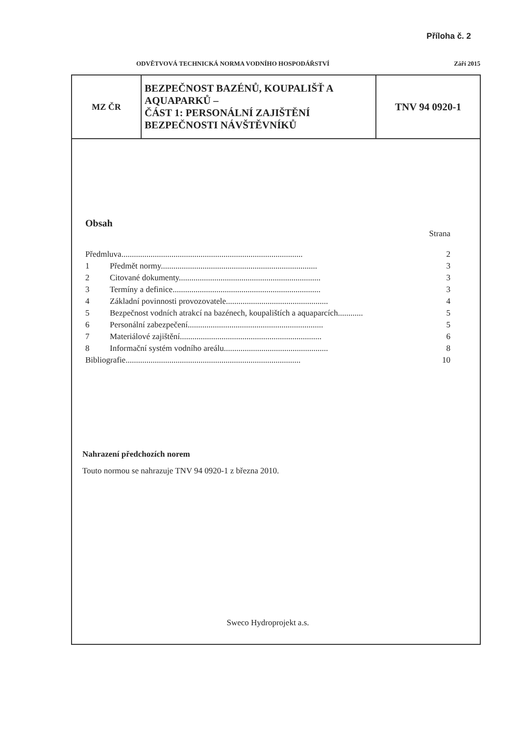Příloha č. 2
ODVĚTVOVÁ TECHNICKÁ NORMA VODNÍHO HOSPODÁŘSTVÍ Září 2015
| MZ ČR | BEZPEČNOST BAZÉNŮ, KOUPALIŠŤ A AQUAPARKŮ – ČÁST 1: PERSONÁLNÍ ZAJIŠTĚNÍ BEZPEČNOSTI NÁVŠTĚVNÍKŮ | TNV 94 0920-1 |
Obsah
Strana
| Předmluva....................................................................................... | | 2 |
| 1 | Předmět normy........................................................................... | 3 |
| 2 | Citované dokumenty.................................................................... | 3 |
| 3 | Termíny a definice....................................................................... | 3 |
| 4 | Základní povinnosti provozovatele................................................. | 4 |
| 5 | Bezpečnost vodních atrakcí na bazénech, koupalištích a aquaparcích............ | 5 |
| 6 | Personální zabezpečení................................................................. | 5 |
| 7 | Materiálové zajištění.................................................................... | 6 |
| 8 | Informační systém vodního areálu.................................................. | 8 |
| Bibliografie.................................................................................... | | 10 |
Nahrazení předchozích norem
Touto normou se nahrazuje TNV 94 0920-1 z března 2010.
Sweco Hydroprojekt a.s.